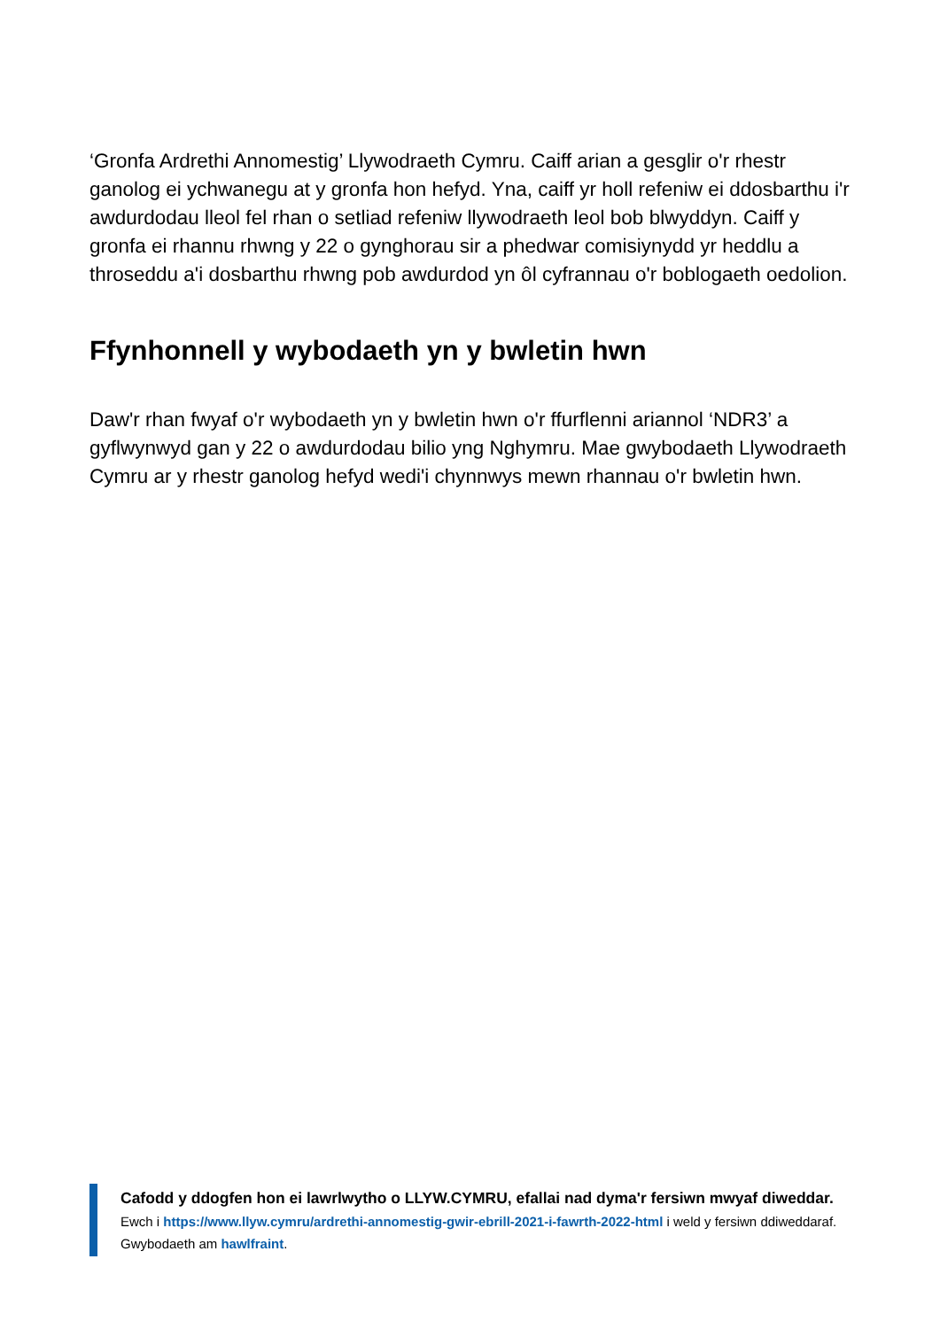‘Gronfa Ardrethi Annomestig’ Llywodraeth Cymru. Caiff arian a gesglir o'r rhestr ganolog ei ychwanegu at y gronfa hon hefyd. Yna, caiff yr holl refeniw ei ddosbarthu i'r awdurdodau lleol fel rhan o setliad refeniw llywodraeth leol bob blwyddyn. Caiff y gronfa ei rhannu rhwng y 22 o gynghorau sir a phedwar comisiynydd yr heddlu a throseddu a'i dosbarthu rhwng pob awdurdod yn ôl cyfrannau o'r boblogaeth oedolion.
Ffynhonnell y wybodaeth yn y bwletin hwn
Daw'r rhan fwyaf o'r wybodaeth yn y bwletin hwn o'r ffurflenni ariannol ‘NDR3’ a gyflwynwyd gan y 22 o awdurdodau bilio yng Nghymru. Mae gwybodaeth Llywodraeth Cymru ar y rhestr ganolog hefyd wedi'i chynnwys mewn rhannau o'r bwletin hwn.
Cafodd y ddogfen hon ei lawrlwytho o LLYW.CYMRU, efallai nad dyma'r fersiwn mwyaf diweddar.
Ewch i https://www.llyw.cymru/ardrethi-annomestig-gwir-ebrill-2021-i-fawrth-2022-html i weld y fersiwn ddiweddaraf.
Gwybodaeth am hawlfraint.